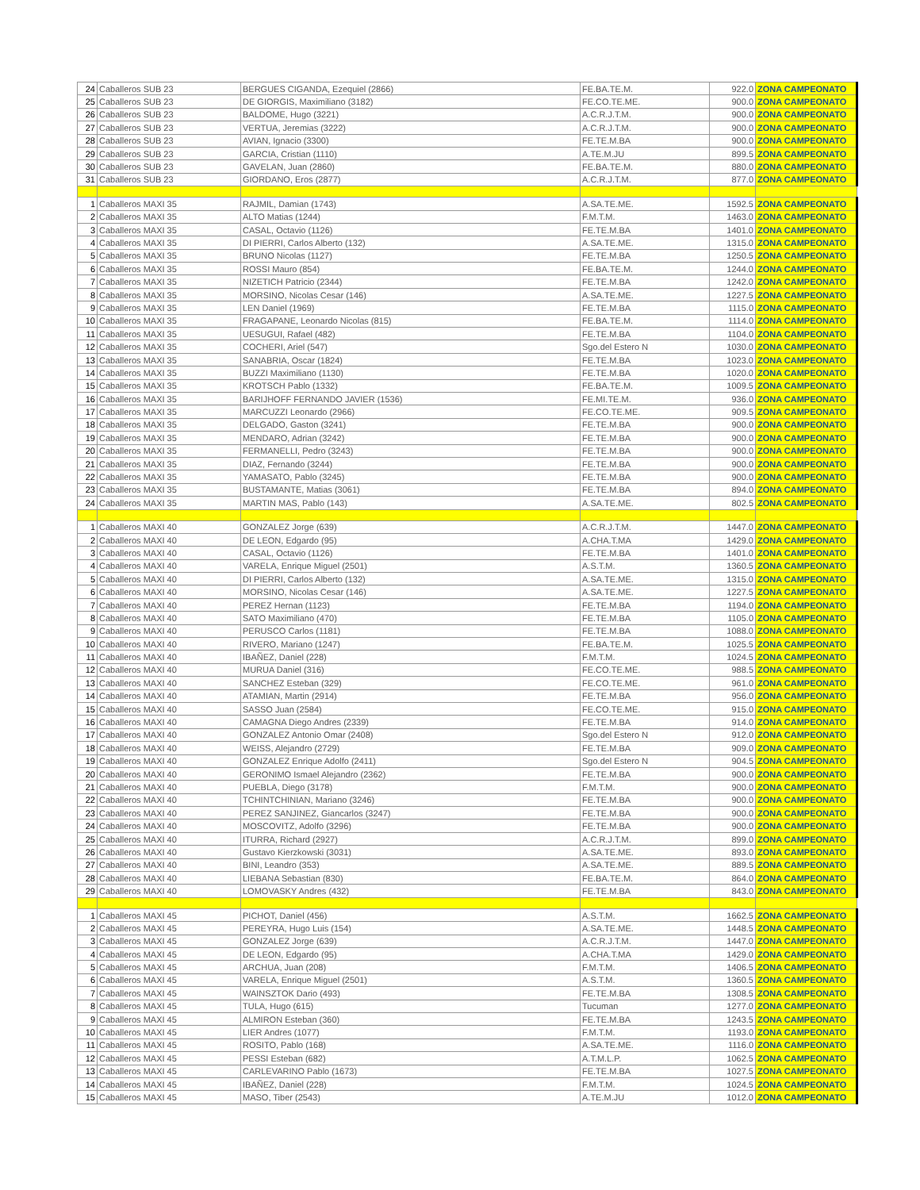| 24 | Caballeros SUB 23 | BERGUES CIGANDA, Ezequiel (2866) | FE.BA.TE.M. | 922.0 | ZONA CAMPEONATO |
| 25 | Caballeros SUB 23 | DE GIORGIS, Maximiliano (3182) | FE.CO.TE.ME. | 900.0 | ZONA CAMPEONATO |
| 26 | Caballeros SUB 23 | BALDOME, Hugo (3221) | A.C.R.J.T.M. | 900.0 | ZONA CAMPEONATO |
| 27 | Caballeros SUB 23 | VERTUA, Jeremias (3222) | A.C.R.J.T.M. | 900.0 | ZONA CAMPEONATO |
| 28 | Caballeros SUB 23 | AVIAN, Ignacio (3300) | FE.TE.M.BA | 900.0 | ZONA CAMPEONATO |
| 29 | Caballeros SUB 23 | GARCIA, Cristian (1110) | A.TE.M.JU | 899.5 | ZONA CAMPEONATO |
| 30 | Caballeros SUB 23 | GAVELAN, Juan (2860) | FE.BA.TE.M. | 880.0 | ZONA CAMPEONATO |
| 31 | Caballeros SUB 23 | GIORDANO, Eros (2877) | A.C.R.J.T.M. | 877.0 | ZONA CAMPEONATO |
| 1 | Caballeros MAXI 35 | RAJMIL, Damian (1743) | A.SA.TE.ME. | 1592.5 | ZONA CAMPEONATO |
| 2 | Caballeros MAXI 35 | ALTO Matias (1244) | F.M.T.M. | 1463.0 | ZONA CAMPEONATO |
| 3 | Caballeros MAXI 35 | CASAL, Octavio (1126) | FE.TE.M.BA | 1401.0 | ZONA CAMPEONATO |
| 4 | Caballeros MAXI 35 | DI PIERRI, Carlos Alberto (132) | A.SA.TE.ME. | 1315.0 | ZONA CAMPEONATO |
| 5 | Caballeros MAXI 35 | BRUNO Nicolas (1127) | FE.TE.M.BA | 1250.5 | ZONA CAMPEONATO |
| 6 | Caballeros MAXI 35 | ROSSI Mauro (854) | FE.BA.TE.M. | 1244.0 | ZONA CAMPEONATO |
| 7 | Caballeros MAXI 35 | NIZETICH Patricio (2344) | FE.TE.M.BA | 1242.0 | ZONA CAMPEONATO |
| 8 | Caballeros MAXI 35 | MORSINO, Nicolas Cesar (146) | A.SA.TE.ME. | 1227.5 | ZONA CAMPEONATO |
| 9 | Caballeros MAXI 35 | LEN Daniel (1969) | FE.TE.M.BA | 1115.0 | ZONA CAMPEONATO |
| 10 | Caballeros MAXI 35 | FRAGAPANE, Leonardo Nicolas (815) | FE.BA.TE.M. | 1114.0 | ZONA CAMPEONATO |
| 11 | Caballeros MAXI 35 | UESUGUI, Rafael (482) | FE.TE.M.BA | 1104.0 | ZONA CAMPEONATO |
| 12 | Caballeros MAXI 35 | COCHERI, Ariel (547) | Sgo.del Estero N | 1030.0 | ZONA CAMPEONATO |
| 13 | Caballeros MAXI 35 | SANABRIA, Oscar (1824) | FE.TE.M.BA | 1023.0 | ZONA CAMPEONATO |
| 14 | Caballeros MAXI 35 | BUZZI Maximiliano (1130) | FE.TE.M.BA | 1020.0 | ZONA CAMPEONATO |
| 15 | Caballeros MAXI 35 | KROTSCH Pablo (1332) | FE.BA.TE.M. | 1009.5 | ZONA CAMPEONATO |
| 16 | Caballeros MAXI 35 | BARIJHOFF FERNANDO JAVIER (1536) | FE.MI.TE.M. | 936.0 | ZONA CAMPEONATO |
| 17 | Caballeros MAXI 35 | MARCUZZI Leonardo (2966) | FE.CO.TE.ME. | 909.5 | ZONA CAMPEONATO |
| 18 | Caballeros MAXI 35 | DELGADO, Gaston (3241) | FE.TE.M.BA | 900.0 | ZONA CAMPEONATO |
| 19 | Caballeros MAXI 35 | MENDARO, Adrian (3242) | FE.TE.M.BA | 900.0 | ZONA CAMPEONATO |
| 20 | Caballeros MAXI 35 | FERMANELLI, Pedro (3243) | FE.TE.M.BA | 900.0 | ZONA CAMPEONATO |
| 21 | Caballeros MAXI 35 | DIAZ, Fernando (3244) | FE.TE.M.BA | 900.0 | ZONA CAMPEONATO |
| 22 | Caballeros MAXI 35 | YAMASATO, Pablo (3245) | FE.TE.M.BA | 900.0 | ZONA CAMPEONATO |
| 23 | Caballeros MAXI 35 | BUSTAMANTE, Matias (3061) | FE.TE.M.BA | 894.0 | ZONA CAMPEONATO |
| 24 | Caballeros MAXI 35 | MARTIN MAS, Pablo (143) | A.SA.TE.ME. | 802.5 | ZONA CAMPEONATO |
| 1 | Caballeros MAXI 40 | GONZALEZ Jorge (639) | A.C.R.J.T.M. | 1447.0 | ZONA CAMPEONATO |
| 2 | Caballeros MAXI 40 | DE LEON, Edgardo (95) | A.CHA.T.MA | 1429.0 | ZONA CAMPEONATO |
| 3 | Caballeros MAXI 40 | CASAL, Octavio (1126) | FE.TE.M.BA | 1401.0 | ZONA CAMPEONATO |
| 4 | Caballeros MAXI 40 | VARELA, Enrique Miguel (2501) | A.S.T.M. | 1360.5 | ZONA CAMPEONATO |
| 5 | Caballeros MAXI 40 | DI PIERRI, Carlos Alberto (132) | A.SA.TE.ME. | 1315.0 | ZONA CAMPEONATO |
| 6 | Caballeros MAXI 40 | MORSINO, Nicolas Cesar (146) | A.SA.TE.ME. | 1227.5 | ZONA CAMPEONATO |
| 7 | Caballeros MAXI 40 | PEREZ Hernan (1123) | FE.TE.M.BA | 1194.0 | ZONA CAMPEONATO |
| 8 | Caballeros MAXI 40 | SATO Maximiliano (470) | FE.TE.M.BA | 1105.0 | ZONA CAMPEONATO |
| 9 | Caballeros MAXI 40 | PERUSCO Carlos (1181) | FE.TE.M.BA | 1088.0 | ZONA CAMPEONATO |
| 10 | Caballeros MAXI 40 | RIVERO, Mariano (1247) | FE.BA.TE.M. | 1025.5 | ZONA CAMPEONATO |
| 11 | Caballeros MAXI 40 | IBAÑEZ, Daniel (228) | F.M.T.M. | 1024.5 | ZONA CAMPEONATO |
| 12 | Caballeros MAXI 40 | MURUA Daniel (316) | FE.CO.TE.ME. | 988.5 | ZONA CAMPEONATO |
| 13 | Caballeros MAXI 40 | SANCHEZ Esteban (329) | FE.CO.TE.ME. | 961.0 | ZONA CAMPEONATO |
| 14 | Caballeros MAXI 40 | ATAMIAN, Martin (2914) | FE.TE.M.BA | 956.0 | ZONA CAMPEONATO |
| 15 | Caballeros MAXI 40 | SASSO Juan (2584) | FE.CO.TE.ME. | 915.0 | ZONA CAMPEONATO |
| 16 | Caballeros MAXI 40 | CAMAGNA Diego Andres (2339) | FE.TE.M.BA | 914.0 | ZONA CAMPEONATO |
| 17 | Caballeros MAXI 40 | GONZALEZ Antonio Omar (2408) | Sgo.del Estero N | 912.0 | ZONA CAMPEONATO |
| 18 | Caballeros MAXI 40 | WEISS, Alejandro (2729) | FE.TE.M.BA | 909.0 | ZONA CAMPEONATO |
| 19 | Caballeros MAXI 40 | GONZALEZ Enrique Adolfo (2411) | Sgo.del Estero N | 904.5 | ZONA CAMPEONATO |
| 20 | Caballeros MAXI 40 | GERONIMO Ismael Alejandro (2362) | FE.TE.M.BA | 900.0 | ZONA CAMPEONATO |
| 21 | Caballeros MAXI 40 | PUEBLA, Diego (3178) | F.M.T.M. | 900.0 | ZONA CAMPEONATO |
| 22 | Caballeros MAXI 40 | TCHINTCHINIAN, Mariano (3246) | FE.TE.M.BA | 900.0 | ZONA CAMPEONATO |
| 23 | Caballeros MAXI 40 | PEREZ SANJINEZ, Giancarlos (3247) | FE.TE.M.BA | 900.0 | ZONA CAMPEONATO |
| 24 | Caballeros MAXI 40 | MOSCOVITZ, Adolfo (3296) | FE.TE.M.BA | 900.0 | ZONA CAMPEONATO |
| 25 | Caballeros MAXI 40 | ITURRA, Richard (2927) | A.C.R.J.T.M. | 899.0 | ZONA CAMPEONATO |
| 26 | Caballeros MAXI 40 | Gustavo Kierzkowski (3031) | A.SA.TE.ME. | 893.0 | ZONA CAMPEONATO |
| 27 | Caballeros MAXI 40 | BINI, Leandro (353) | A.SA.TE.ME. | 889.5 | ZONA CAMPEONATO |
| 28 | Caballeros MAXI 40 | LIEBANA Sebastian (830) | FE.BA.TE.M. | 864.0 | ZONA CAMPEONATO |
| 29 | Caballeros MAXI 40 | LOMOVASKY Andres (432) | FE.TE.M.BA | 843.0 | ZONA CAMPEONATO |
| 1 | Caballeros MAXI 45 | PICHOT, Daniel (456) | A.S.T.M. | 1662.5 | ZONA CAMPEONATO |
| 2 | Caballeros MAXI 45 | PEREYRA, Hugo Luis (154) | A.SA.TE.ME. | 1448.5 | ZONA CAMPEONATO |
| 3 | Caballeros MAXI 45 | GONZALEZ Jorge (639) | A.C.R.J.T.M. | 1447.0 | ZONA CAMPEONATO |
| 4 | Caballeros MAXI 45 | DE LEON, Edgardo (95) | A.CHA.T.MA | 1429.0 | ZONA CAMPEONATO |
| 5 | Caballeros MAXI 45 | ARCHUA, Juan (208) | F.M.T.M. | 1406.5 | ZONA CAMPEONATO |
| 6 | Caballeros MAXI 45 | VARELA, Enrique Miguel (2501) | A.S.T.M. | 1360.5 | ZONA CAMPEONATO |
| 7 | Caballeros MAXI 45 | WAINSZTOK Dario (493) | FE.TE.M.BA | 1308.5 | ZONA CAMPEONATO |
| 8 | Caballeros MAXI 45 | TULA, Hugo (615) | Tucuman | 1277.0 | ZONA CAMPEONATO |
| 9 | Caballeros MAXI 45 | ALMIRON Esteban (360) | FE.TE.M.BA | 1243.5 | ZONA CAMPEONATO |
| 10 | Caballeros MAXI 45 | LIER Andres (1077) | F.M.T.M. | 1193.0 | ZONA CAMPEONATO |
| 11 | Caballeros MAXI 45 | ROSITO, Pablo (168) | A.SA.TE.ME. | 1116.0 | ZONA CAMPEONATO |
| 12 | Caballeros MAXI 45 | PESSI Esteban (682) | A.T.M.L.P. | 1062.5 | ZONA CAMPEONATO |
| 13 | Caballeros MAXI 45 | CARLEVARINO Pablo (1673) | FE.TE.M.BA | 1027.5 | ZONA CAMPEONATO |
| 14 | Caballeros MAXI 45 | IBAÑEZ, Daniel (228) | F.M.T.M. | 1024.5 | ZONA CAMPEONATO |
| 15 | Caballeros MAXI 45 | MASO, Tiber (2543) | A.TE.M.JU | 1012.0 | ZONA CAMPEONATO |